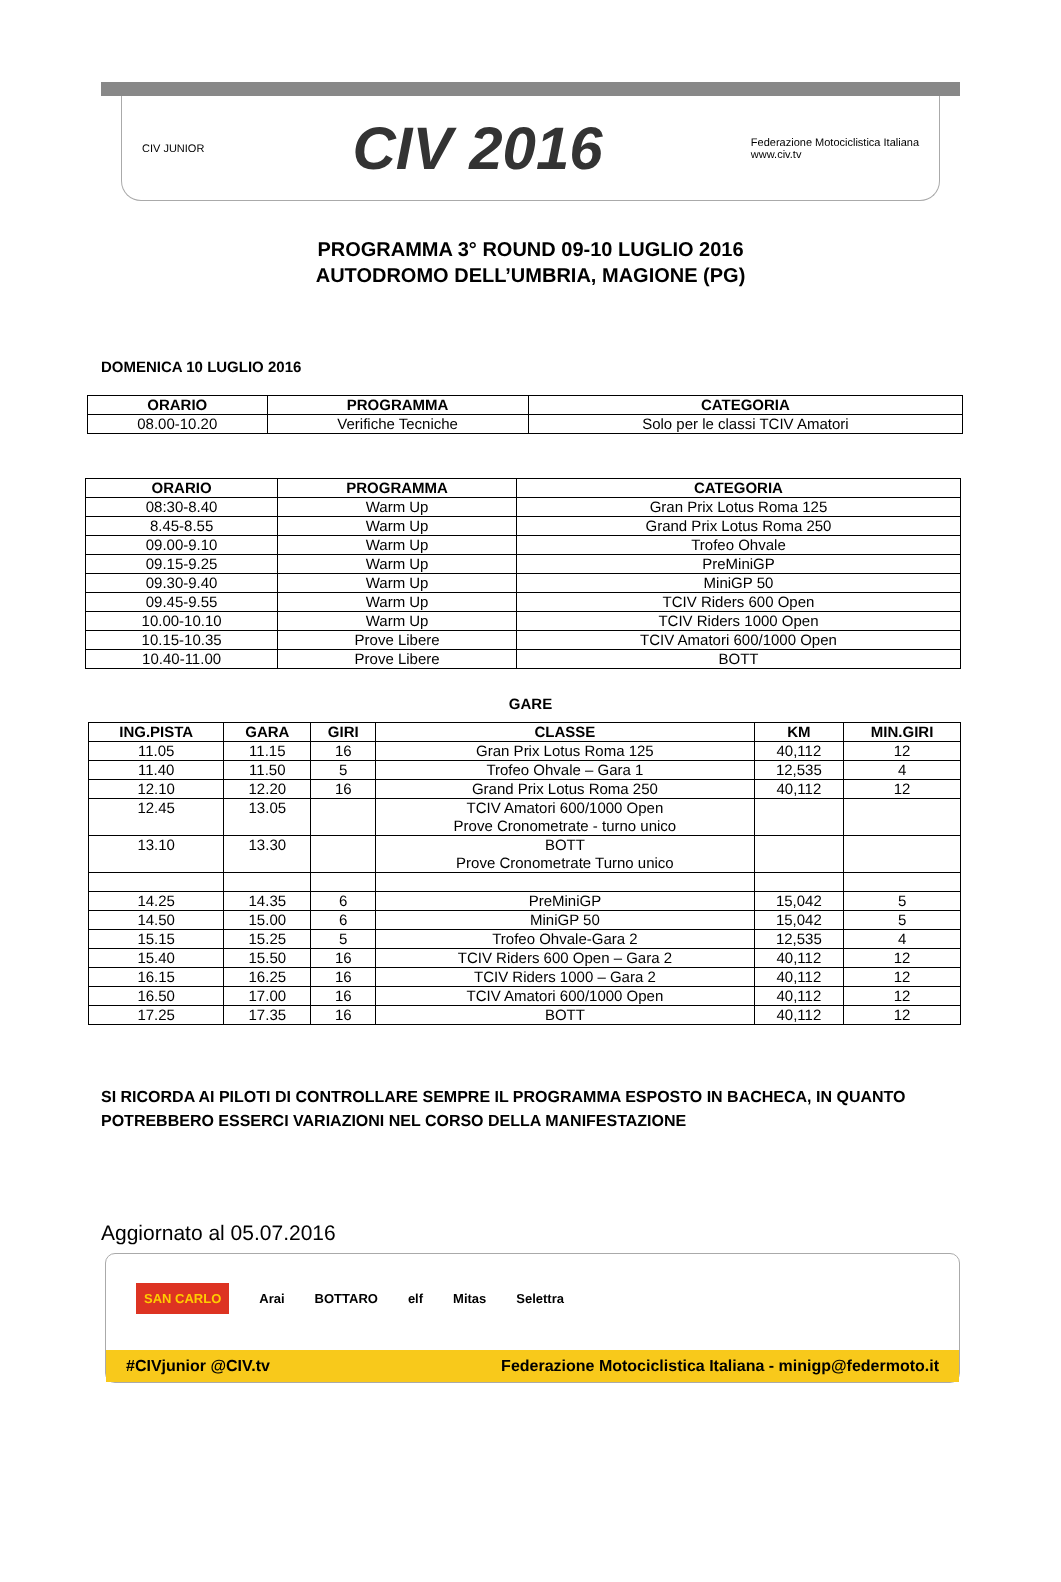CIV JUNIOR
CIV 2016
Federazione Motociclistica Italiana
www.civ.tv
PROGRAMMA 3° ROUND 09-10 LUGLIO 2016
AUTODROMO DELL’UMBRIA, MAGIONE (PG)
DOMENICA 10 LUGLIO 2016
| ORARIO | PROGRAMMA | CATEGORIA |
| --- | --- | --- |
| 08.00-10.20 | Verifiche Tecniche | Solo per le classi TCIV Amatori |
| ORARIO | PROGRAMMA | CATEGORIA |
| --- | --- | --- |
| 08:30-8.40 | Warm Up | Gran Prix Lotus Roma 125 |
| 8.45-8.55 | Warm Up | Grand Prix Lotus Roma 250 |
| 09.00-9.10 | Warm Up | Trofeo Ohvale |
| 09.15-9.25 | Warm Up | PreMiniGP |
| 09.30-9.40 | Warm Up | MiniGP 50 |
| 09.45-9.55 | Warm Up | TCIV Riders 600 Open |
| 10.00-10.10 | Warm Up | TCIV Riders 1000 Open |
| 10.15-10.35 | Prove Libere | TCIV Amatori 600/1000 Open |
| 10.40-11.00 | Prove Libere | BOTT |
GARE
| ING.PISTA | GARA | GIRI | CLASSE | KM | MIN.GIRI |
| --- | --- | --- | --- | --- | --- |
| 11.05 | 11.15 | 16 | Gran Prix Lotus Roma 125 | 40,112 | 12 |
| 11.40 | 11.50 | 5 | Trofeo Ohvale – Gara 1 | 12,535 | 4 |
| 12.10 | 12.20 | 16 | Grand Prix Lotus Roma 250 | 40,112 | 12 |
| 12.45 | 13.05 | | TCIV Amatori 600/1000 Open Prove Cronometrate - turno unico | | |
| 13.10 | 13.30 | | BOTT Prove Cronometrate Turno unico | | |
| 14.25 | 14.35 | 6 | PreMiniGP | 15,042 | 5 |
| 14.50 | 15.00 | 6 | MiniGP 50 | 15,042 | 5 |
| 15.15 | 15.25 | 5 | Trofeo Ohvale-Gara 2 | 12,535 | 4 |
| 15.40 | 15.50 | 16 | TCIV Riders 600 Open – Gara 2 | 40,112 | 12 |
| 16.15 | 16.25 | 16 | TCIV Riders 1000 – Gara 2 | 40,112 | 12 |
| 16.50 | 17.00 | 16 | TCIV Amatori 600/1000 Open | 40,112 | 12 |
| 17.25 | 17.35 | 16 | BOTT | 40,112 | 12 |
SI RICORDA AI PILOTI DI CONTROLLARE SEMPRE IL PROGRAMMA ESPOSTO IN BACHECA, IN QUANTO POTREBBERO ESSERCI VARIAZIONI NEL CORSO DELLA MANIFESTAZIONE
Aggiornato al 05.07.2016
SAN CARLO Arai BOTTARO elf Mitas Selettra
#CIVjunior @CIV.tv Federazione Motociclistica Italiana - minigp@federmoto.it